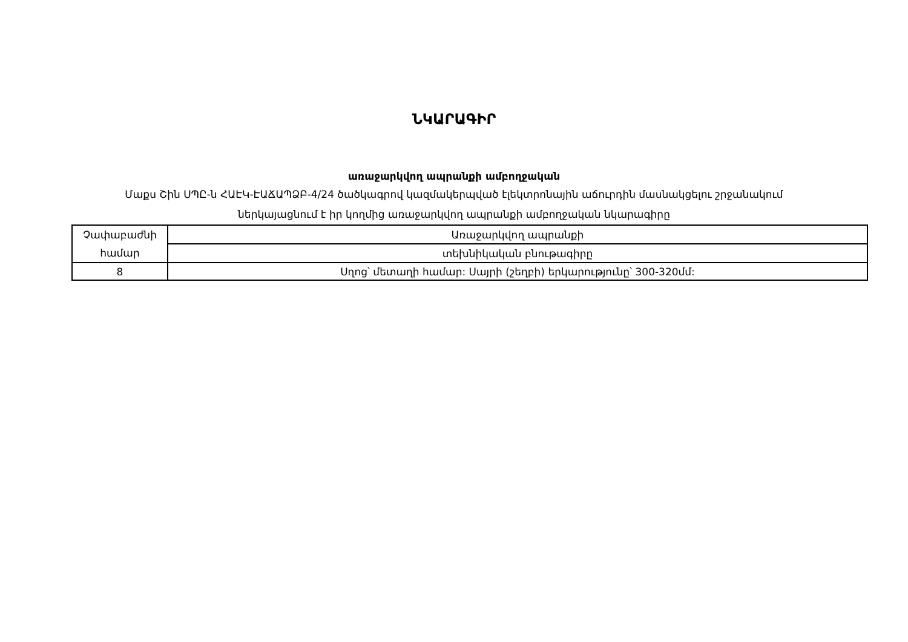ՆԿԱՐԱԳԻՐ
առաջարկվող ապրանքի ամբողջական
Մաքս Շին ՍՊԸ-ն ՀԱԷԿ-ԷԱՃԱՊՁԲ-4/24 ծածկագրով կազմակերպված էլեկտրոնային աճուրդին մասնակցելու շրջանակում ներկայացնում է իր կողմից առաջարկվող ապրանքի ամբողջական նկարագիրը
| Չափաբաժնի համար | Առաջարկվող ապրանքի |
| | տեխնիկական բնութագիրը |
| 8 | Սղոց՝ մետաղի համար: Սայրի (շեղբի) երկարությունը՝ 300-320մմ: |